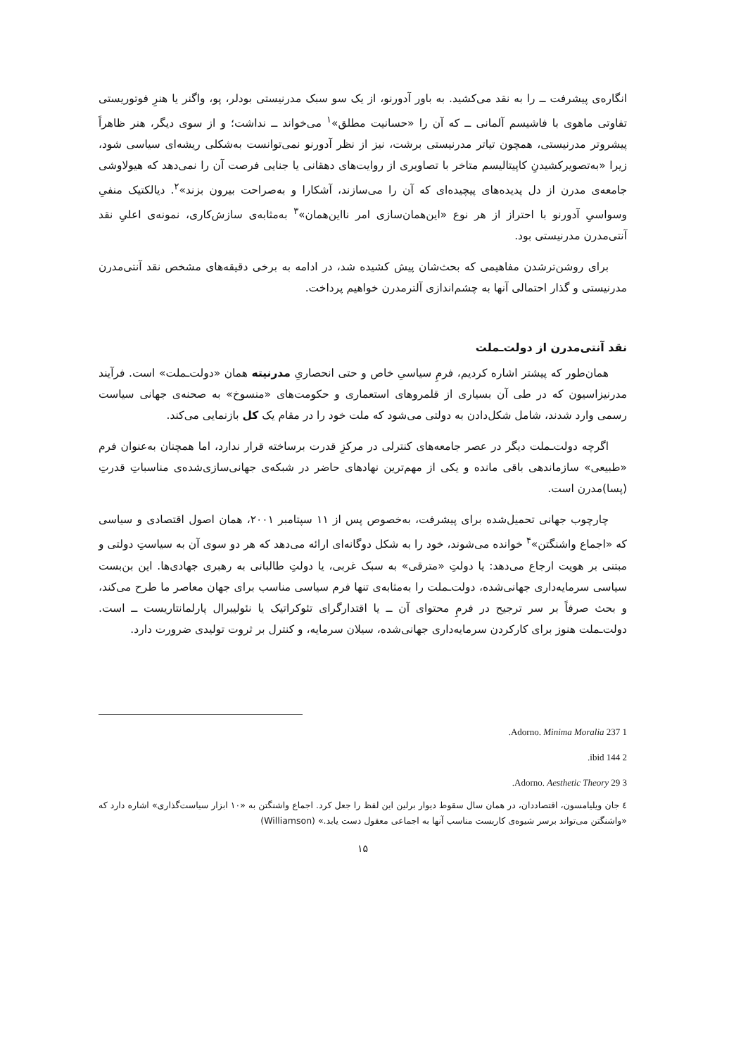انگاره‌ی پیشرفت ــ را به نقد می‌کشید. به باور آدورنو، از یک سو سبک مدرنیستی بودلر، پو، واگنر یا هنرِ فوتوریستی تفاوتی ماهوی با فاشیسم آلمانی ــ که آن را «حسانیت مطلق»<sup>۱</sup> می‌خواند ــ نداشت؛ و از سوی دیگر، هنر ظاهراً پیشروتر مدرنیستی، همچون تیاتر مدرنیستی برشت، نیز از نظر آدورنو نمی‌توانست به‌شکلی ریشه‌ای سیاسی شود، زیرا «به‌تصویرکشیدنِ کاپیتالیسم متاخر با تصاویری از روایت‌های دهقانی یا جنایی فرصت آن را نمی‌دهد که هیولاوشی جامعه‌ی مدرن از دل پدیده‌های پیچیده‌ای که آن را می‌سازند، آشکارا و به‌صراحت بیرون بزند»<sup>۲</sup>. دیالکتیک منفیِ وسواسیِ آدورنو با احتراز از هر نوع «این‌همان‌سازی امر نا‌این‌همان»<sup>۳</sup> به‌مثابه‌ی سازش‌کاری، نمونه‌ی اعلیِ نقد آنتی‌مدرن مدرنیستی بود.
برای روشن‌ترشدن مفاهیمی که بحث‌شان پیش کشیده شد، در ادامه به برخی دقیقه‌های مشخص نقد آنتی‌مدرن مدرنیستی و گذار احتمالی آنها به چشم‌اندازی آلترمدرن خواهیم پرداخت.
نقد آنتی‌مدرن از دولت‌ـملت
همان‌طور که پیشتر اشاره کردیم، فرمِ سیاسیِ خاص و حتی انحصاریِ مدرنیته همان «دولت‌ـملت» است. فرآیند مدرنیزاسیون که در طی آن بسیاری از قلمروهای استعماری و حکومت‌های «منسوخ» به صحنه‌ی جهانی سیاست رسمی وارد شدند، شامل شکل‌دادن به دولتی می‌شود که ملت خود را در مقام یک کل بازنمایی می‌کند.
اگرچه دولت‌ـملت دیگر در عصر جامعه‌های کنترلی در مرکزِ قدرت برساخته قرار ندارد، اما همچنان به‌عنوان فرم «طبیعی» سازماندهی باقی مانده و یکی از مهم‌ترین نهادهای حاضر در شبکه‌ی جهانی‌سازی‌شده‌ی مناسباتِ قدرتِ (پسا)مدرن است.
چارچوب جهانی تحمیل‌شده برای پیشرفت، به‌خصوص پس از ۱۱ سپتامبر ۲۰۰۱، همان اصول اقتصادی و سیاسی که «اجماع واشنگتن»<sup>۴</sup> خوانده می‌شوند، خود را به شکل دوگانه‌ای ارائه می‌دهد که هر دو سوی آن به سیاستِ دولتی و مبتنی بر هویت ارجاع می‌دهد: یا دولتِ «مترقی» به سبک غربی، یا دولتِ طالبانی به رهبری جهادی‌ها. این بن‌بست سیاسی سرمایه‌داری جهانی‌شده، دولت‌ـملت را به‌مثابه‌ی تنها فرم سیاسی مناسب برای جهان معاصر ما طرح می‌کند، و بحث صرفاً بر سر ترجیح در فرمِ محتوای آن ــ یا اقتدارگرای تئوکراتیک یا نئولیبرال پارلمانتاریست ــ است. دولت‌ـملت هنوز برای کارکردن سرمایه‌داری جهانی‌شده، سیلان سرمایه، و کنترل بر ثروت تولیدی ضرورت دارد.
1 Adorno. Minima Moralia 237.
2 ibid 144.
3 Adorno. Aesthetic Theory 29.
٤ جان ویلیامسون، اقتصاددان، در همان سال سقوط دیوار برلین این لفظ را جعل کرد. اجماع واشنگتن به «۱۰ ابزار سیاست‌گذاری» اشاره دارد که «واشنگتن می‌تواند برسر شیوه‌ی کاربست مناسب آنها به اجماعی معقول دست یابد.» (Williamson)
۱۵